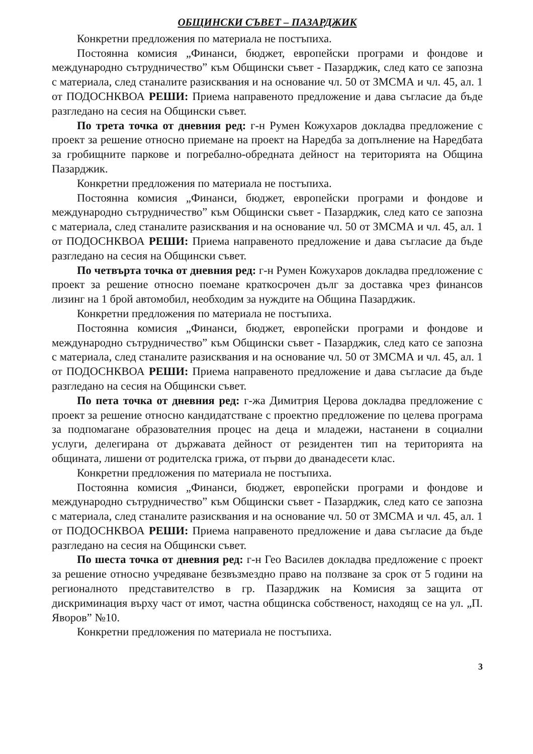ОБЩИНСКИ СЪВЕТ – ПАЗАРДЖИК
Конкретни предложения по материала не постъпиха.
Постоянна комисия „Финанси, бюджет, европейски програми и фондове и международно сътрудничество” към Общински съвет - Пазарджик, след като се запозна с материала, след станалите разисквания и на основание чл. 50 от ЗМСМА и чл. 45, ал. 1 от ПОДОСНКВОА РЕШИ: Приема направеното предложение и дава съгласие да бъде разгледано на сесия на Общински съвет.
По трета точка от дневния ред: г-н Румен Кожухаров докладва предложение с проект за решение относно приемане на проект на Наредба за допълнение на Наредбата за гробищните паркове и погребално-обредната дейност на територията на Община Пазарджик.
Конкретни предложения по материала не постъпиха.
Постоянна комисия „Финанси, бюджет, европейски програми и фондове и международно сътрудничество” към Общински съвет - Пазарджик, след като се запозна с материала, след станалите разисквания и на основание чл. 50 от ЗМСМА и чл. 45, ал. 1 от ПОДОСНКВОА РЕШИ: Приема направеното предложение и дава съгласие да бъде разгледано на сесия на Общински съвет.
По четвърта точка от дневния ред: г-н Румен Кожухаров докладва предложение с проект за решение относно поемане краткосрочен дълг за доставка чрез финансов лизинг на 1 брой автомобил, необходим за нуждите на Община Пазарджик.
Конкретни предложения по материала не постъпиха.
Постоянна комисия „Финанси, бюджет, европейски програми и фондове и международно сътрудничество” към Общински съвет - Пазарджик, след като се запозна с материала, след станалите разисквания и на основание чл. 50 от ЗМСМА и чл. 45, ал. 1 от ПОДОСНКВОА РЕШИ: Приема направеното предложение и дава съгласие да бъде разгледано на сесия на Общински съвет.
По пета точка от дневния ред: г-жа Димитрия Церова докладва предложение с проект за решение относно кандидатстване с проектно предложение по целева програма за подпомагане образователния процес на деца и младежи, настанени в социални услуги, делегирана от държавата дейност от резидентен тип на територията на общината, лишени от родителска грижа, от първи до дванадесети клас.
Конкретни предложения по материала не постъпиха.
Постоянна комисия „Финанси, бюджет, европейски програми и фондове и международно сътрудничество” към Общински съвет - Пазарджик, след като се запозна с материала, след станалите разисквания и на основание чл. 50 от ЗМСМА и чл. 45, ал. 1 от ПОДОСНКВОА РЕШИ: Приема направеното предложение и дава съгласие да бъде разгледано на сесия на Общински съвет.
По шеста точка от дневния ред: г-н Гео Василев докладва предложение с проект за решение относно учредяване безвъзмездно право на ползване за срок от 5 години на регионалното представителство в гр. Пазарджик на Комисия за защита от дискриминация върху част от имот, частна общинска собственост, находящ се на ул. „П. Яворов” №10.
Конкретни предложения по материала не постъпиха.
3